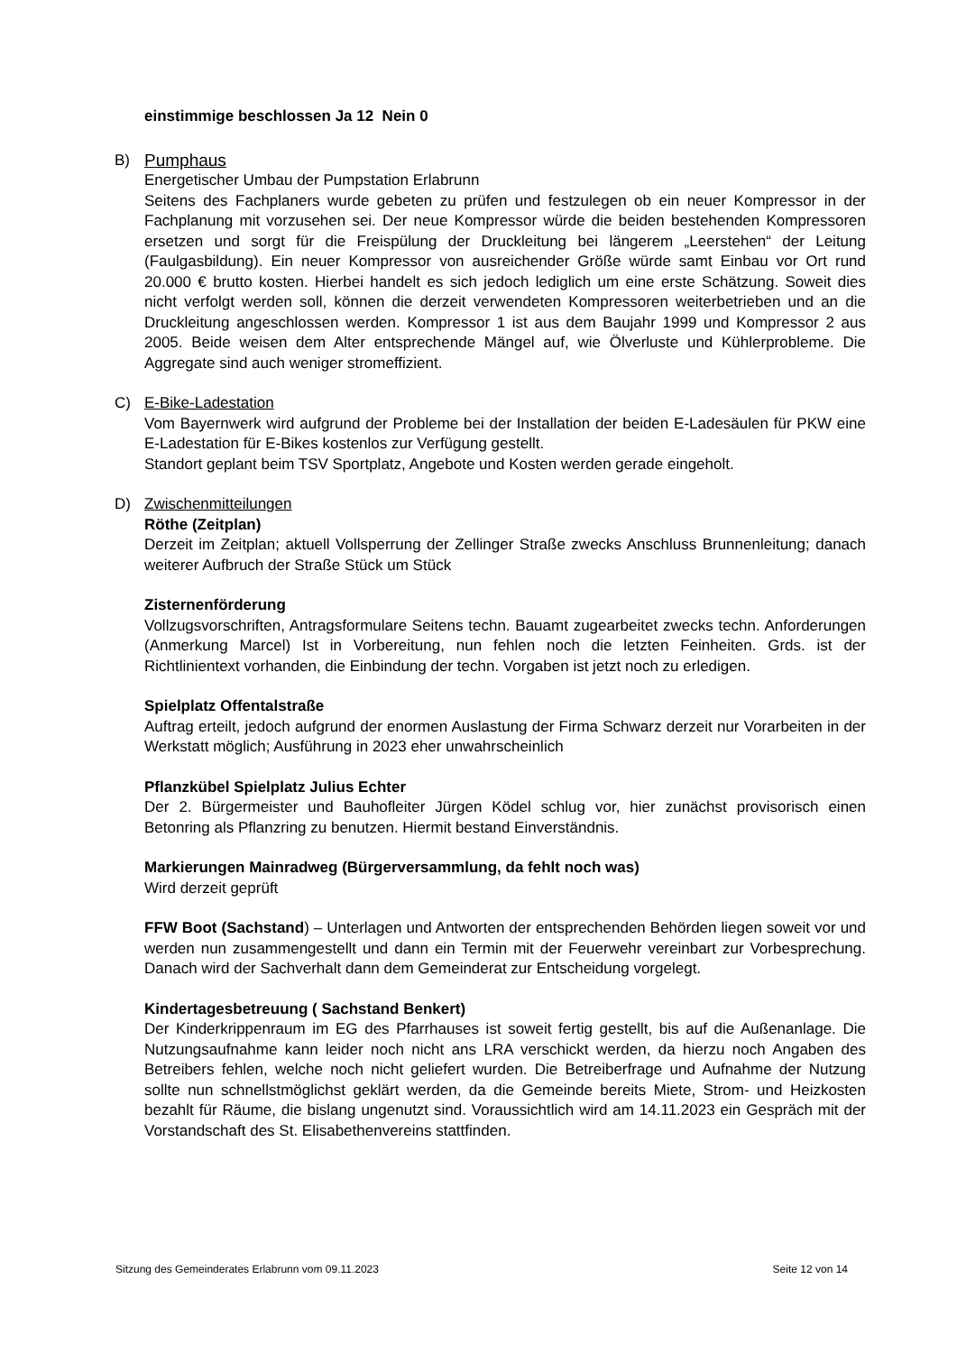einstimmige beschlossen Ja 12 Nein 0
B) Pumphaus
Energetischer Umbau der Pumpstation Erlabrunn
Seitens des Fachplaners wurde gebeten zu prüfen und festzulegen ob ein neuer Kompressor in der Fachplanung mit vorzusehen sei. Der neue Kompressor würde die beiden bestehenden Kompressoren ersetzen und sorgt für die Freispülung der Druckleitung bei längerem „Leerstehen“ der Leitung (Faulgasbildung). Ein neuer Kompressor von ausreichender Größe würde samt Einbau vor Ort rund 20.000 € brutto kosten. Hierbei handelt es sich jedoch lediglich um eine erste Schätzung. Soweit dies nicht verfolgt werden soll, können die derzeit verwendeten Kompressoren weiterbetrieben und an die Druckleitung angeschlossen werden. Kompressor 1 ist aus dem Baujahr 1999 und Kompressor 2 aus 2005. Beide weisen dem Alter entsprechende Mängel auf, wie Ölverluste und Kühlerprobleme. Die Aggregate sind auch weniger stromeffizient.
C) E-Bike-Ladestation
Vom Bayernwerk wird aufgrund der Probleme bei der Installation der beiden E-Ladesäulen für PKW eine E-Ladestation für E-Bikes kostenlos zur Verfügung gestellt.
Standort geplant beim TSV Sportplatz, Angebote und Kosten werden gerade eingeholt.
D) Zwischenmitteilungen
Röthe (Zeitplan)
Derzeit im Zeitplan; aktuell Vollsperrung der Zellinger Straße zwecks Anschluss Brunnenleitung; danach weiterer Aufbruch der Straße Stück um Stück
Zisternenförderung
Vollzugsvorschriften, Antragsformulare Seitens techn. Bauamt zugearbeitet zwecks techn. Anforderungen (Anmerkung Marcel) Ist in Vorbereitung, nun fehlen noch die letzten Feinheiten. Grds. ist der Richtlinientext vorhanden, die Einbindung der techn. Vorgaben ist jetzt noch zu erledigen.
Spielplatz Offentalstraße
Auftrag erteilt, jedoch aufgrund der enormen Auslastung der Firma Schwarz derzeit nur Vorarbeiten in der Werkstatt möglich; Ausführung in 2023 eher unwahrscheinlich
Pflanzkübel Spielplatz Julius Echter
Der 2. Bürgermeister und Bauhofleiter Jürgen Ködel schlug vor, hier zunächst provisorisch einen Betonring als Pflanzring zu benutzen. Hiermit bestand Einverständnis.
Markierungen Mainradweg (Bürgerversammlung, da fehlt noch was)
Wird derzeit geprüft
FFW Boot (Sachstand) – Unterlagen und Antworten der entsprechenden Behörden liegen soweit vor und werden nun zusammengestellt und dann ein Termin mit der Feuerwehr vereinbart zur Vorbesprechung. Danach wird der Sachverhalt dann dem Gemeinderat zur Entscheidung vorgelegt.
Kindertagesbetreuung ( Sachstand Benkert)
Der Kinderkrippenraum im EG des Pfarrhauses ist soweit fertig gestellt, bis auf die Außenanlage. Die Nutzungsaufnahme kann leider noch nicht ans LRA verschickt werden, da hierzu noch Angaben des Betreibers fehlen, welche noch nicht geliefert wurden. Die Betreiberfrage und Aufnahme der Nutzung sollte nun schnellstmöglichst geklärt werden, da die Gemeinde bereits Miete, Strom- und Heizkosten bezahlt für Räume, die bislang ungenutzt sind. Voraussichtlich wird am 14.11.2023 ein Gespräch mit der Vorstandschaft des St. Elisabethenvereins stattfinden.
Sitzung des Gemeinderates Erlabrunn vom 09.11.2023 Seite 12 von 14